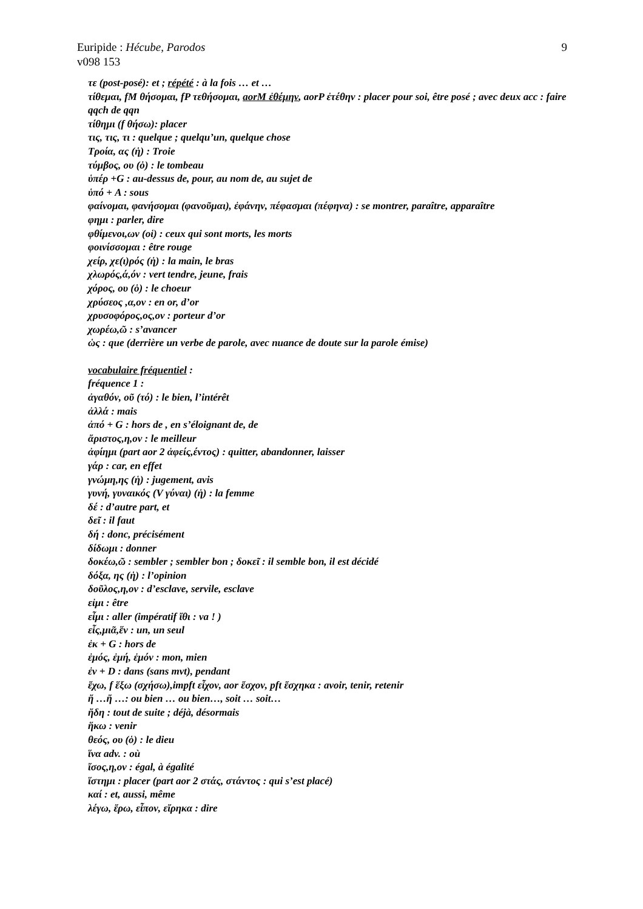Euripide : Hécube, Parodos 9
v098 153
τε (post-posé): et ; répété : à la fois … et …
τίθεμαι, fM θήσομαι, fP τεθήσομαι, aorM ἐθέμην, aorP ἐτέθην : placer pour soi, être posé ; avec deux acc : faire qqch de qqn
τίθημι (f θήσω): placer
τις, τις, τι : quelque ; quelqu’un, quelque chose
Τροία, ας (ἡ) : Troie
τύμβος, ου (ὁ) : le tombeau
ὑπέρ +G : au-dessus de, pour, au nom de, au sujet de
ὑπό + A : sous
φαίνομαι, φανήσομαι (φανοῦμαι), ἐφάνην, πέφασμαι (πέφηνα) : se montrer, paraître, apparaître
φημι : parler, dire
φθίμενοι,ων (οἱ) : ceux qui sont morts, les morts
φοινίσσομαι : être rouge
χείρ, χε(ι)ρός (ἡ) : la main, le bras
χλωρός,ά,όν : vert tendre, jeune, frais
χόρος, ου (ὁ) : le choeur
χρύσεος ,α,ον : en or, d’or
χρυσοφόρος,ος,ον : porteur d’or
χωρέω,ῶ : s’avancer
ὡς : que (derrière un verbe de parole, avec nuance de doute sur la parole émise)
vocabulaire fréquentiel :
fréquence 1 :
ἀγαθόν, οῦ (τό) : le bien, l’intérêt
ἀλλά : mais
ἀπό + G : hors de , en s’éloignant de, de
ἄριστος,η,ον : le meilleur
ἀφίημι (part aor 2 ἀφείς,έντος) : quitter, abandonner, laisser
γάρ : car, en effet
γνώμη,ης (ἡ) : jugement, avis
γυνή, γυναικός (V γύναι) (ἡ) : la femme
δέ : d’autre part, et
δεῖ : il faut
δή : donc, précisément
δίδωμι : donner
δοκέω,ῶ : sembler ; sembler bon ; δοκεῖ : il semble bon, il est décidé
δόξα, ης (ἡ) : l’opinion
δοῦλος,η,ον : d’esclave, servile, esclave
εἰμι : être
εἶμι : aller (impératif ἴθι : va ! )
εἷς,μιᾶ,ἕν : un, un seul
ἐκ + G : hors de
ἐμός, ἐμή, ἐμόν : mon, mien
ἐν + D : dans (sans mvt), pendant
ἔχω, f ἕξω (σχήσω),impft εἶχον, aor ἔσχον, pft ἔσχηκα : avoir, tenir, retenir
ἤ …ἤ …: ou bien … ou bien…, soit … soit…
ἤδη : tout de suite ; déjà, désormais
ἥκω : venir
θεός, ου (ὁ) : le dieu
ἵνα adv. : où
ἴσος,η,ον : égal, à égalité
ἵστημι : placer (part aor 2 στάς, στάντος : qui s’est placé)
καί : et, aussi, même
λέγω, ἔρω, εἶπον, εἴρηκα : dire